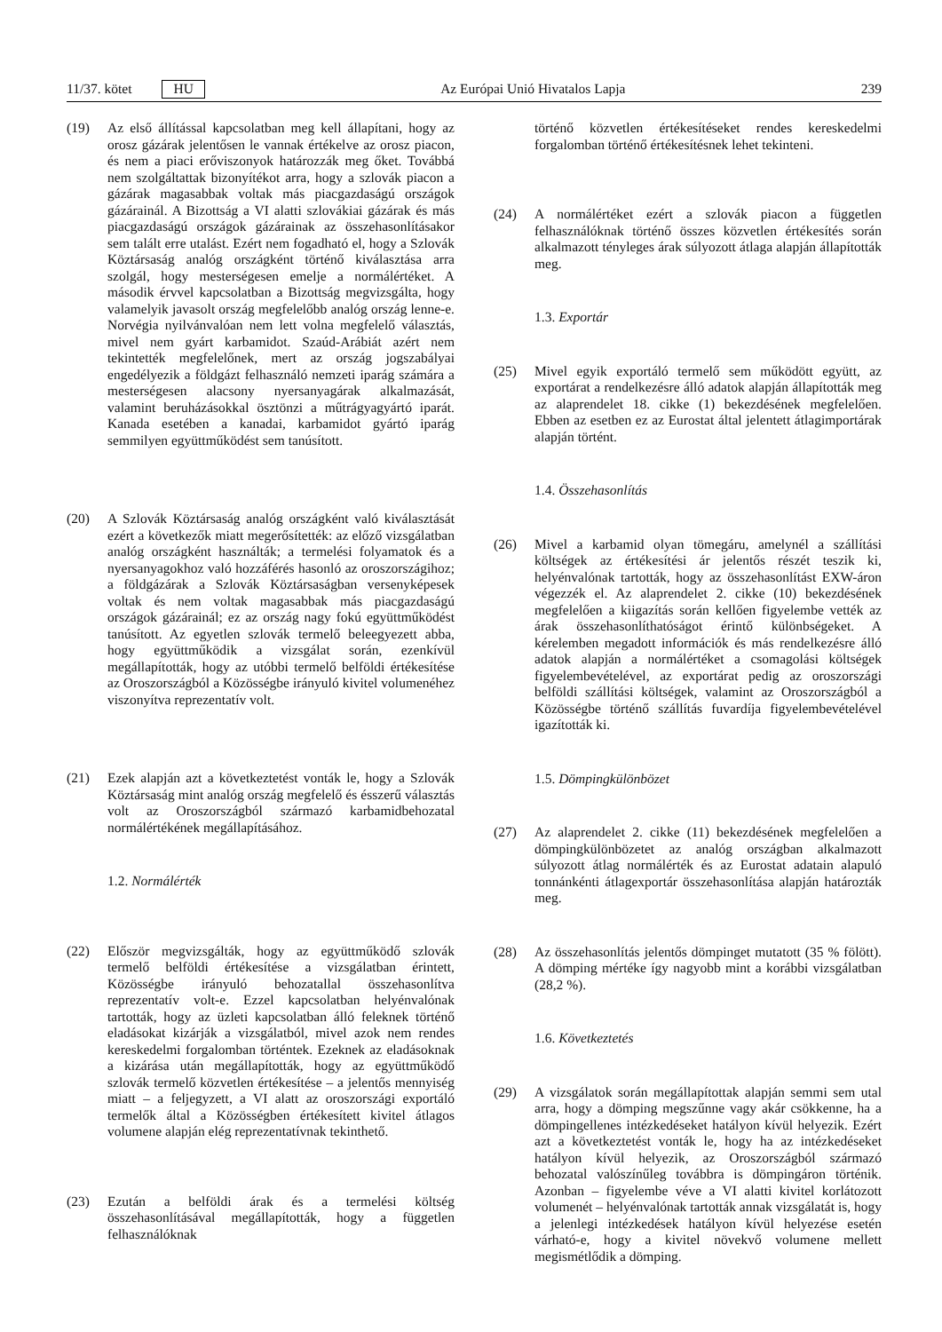11/37. kötet HU Az Európai Unió Hivatalos Lapja 239
(19) Az első állítással kapcsolatban meg kell állapítani, hogy az orosz gázárak jelentősen le vannak értékelve az orosz piacon, és nem a piaci erőviszonyok határozzák meg őket. Továbbá nem szolgáltattak bizonyítékot arra, hogy a szlovák piacon a gázárak magasabbak voltak más piacgazdaságú országok gázárainál. A Bizottság a VI alatti szlovákiai gázárak és más piacgazdaságú országok gázárainak az összehasonlításakor sem talált erre utalást. Ezért nem fogadható el, hogy a Szlovák Köztársaság analóg országként történő kiválasztása arra szolgál, hogy mesterségesen emelje a normálértéket. A második érvvel kapcsolatban a Bizottság megvizsgálta, hogy valamelyik javasolt ország megfelelőbb analóg ország lenne-e. Norvégia nyilvánvalóan nem lett volna megfelelő választás, mivel nem gyárt karbamidot. Szaúd-Arábiát azért nem tekintették megfelelőnek, mert az ország jogszabályai engedélyezik a földgázt felhasználó nemzeti iparág számára a mesterségesen alacsony nyersanyagárak alkalmazását, valamint beruházásokkal ösztönzi a műtrágyagyártó iparát. Kanada esetében a kanadai, karbamidot gyártó iparág semmilyen együttműködést sem tanúsított.
(20) A Szlovák Köztársaság analóg országként való kiválasztását ezért a következők miatt megerősítették: az előző vizsgálatban analóg országként használták; a termelési folyamatok és a nyersanyagokhoz való hozzáférés hasonló az oroszországihoz; a földgázárak a Szlovák Köztársaságban versenyképesek voltak és nem voltak magasabbak más piacgazdaságú országok gázárainál; ez az ország nagy fokú együttműködést tanúsított. Az egyetlen szlovák termelő beleegyezett abba, hogy együttműködik a vizsgálat során, ezenkívül megállapították, hogy az utóbbi termelő belföldi értékesítése az Oroszországból a Közösségbe irányuló kivitel volumenéhez viszonyítva reprezentatív volt.
(21) Ezek alapján azt a következtetést vonták le, hogy a Szlovák Köztársaság mint analóg ország megfelelő és ésszerű választás volt az Oroszországból származó karbamidbehozatal normálértékének megállapításához.
1.2. Normálérték
(22) Először megvizsgálták, hogy az együttműködő szlovák termelő belföldi értékesítése a vizsgálatban érintett, Közösségbe irányuló behozatallal összehasonlítva reprezentatív volt-e. Ezzel kapcsolatban helyénvalónak tartották, hogy az üzleti kapcsolatban álló feleknek történő eladásokat kizárják a vizsgálatból, mivel azok nem rendes kereskedelmi forgalomban történtek. Ezeknek az eladásoknak a kizárása után megállapították, hogy az együttműködő szlovák termelő közvetlen értékesítése – a jelentős mennyiség miatt – a feljegyzett, a VI alatt az oroszországi exportáló termelők által a Közösségben értékesített kivitel átlagos volumene alapján elég reprezentatívnak tekinthető.
(23) Ezután a belföldi árak és a termelési költség összehasonlításával megállapították, hogy a független felhasználóknak
történő közvetlen értékesítéseket rendes kereskedelmi forgalomban történő értékesítésnek lehet tekinteni.
(24) A normálértéket ezért a szlovák piacon a független felhasználóknak történő összes közvetlen értékesítés során alkalmazott tényleges árak súlyozott átlaga alapján állapították meg.
1.3. Exportár
(25) Mivel egyik exportáló termelő sem működött együtt, az exportárat a rendelkezésre álló adatok alapján állapították meg az alaprendelet 18. cikke (1) bekezdésének megfelelően. Ebben az esetben ez az Eurostat által jelentett átlagimportárak alapján történt.
1.4. Összehasonlítás
(26) Mivel a karbamid olyan tömegáru, amelynél a szállítási költségek az értékesítési ár jelentős részét teszik ki, helyénvalónak tartották, hogy az összehasonlítást EXW-áron végezzék el. Az alaprendelet 2. cikke (10) bekezdésének megfelelően a kiigazítás során kellően figyelembe vették az árak összehasonlíthatóságot érintő különbségeket. A kérelemben megadott információk és más rendelkezésre álló adatok alapján a normálértéket a csomagolási költségek figyelembevételével, az exportárat pedig az oroszországi belföldi szállítási költségek, valamint az Oroszországból a Közösségbe történő szállítás fuvardíja figyelembevételével igazították ki.
1.5. Dömpingkülönbözet
(27) Az alaprendelet 2. cikke (11) bekezdésének megfelelően a dömpingkülönbözetet az analóg országban alkalmazott súlyozott átlag normálérték és az Eurostat adatain alapuló tonnánkénti átlagexportár összehasonlítása alapján határozták meg.
(28) Az összehasonlítás jelentős dömpinget mutatott (35 % fölött). A dömping mértéke így nagyobb mint a korábbi vizsgálatban (28,2 %).
1.6. Következtetés
(29) A vizsgálatok során megállapítottak alapján semmi sem utal arra, hogy a dömping megszűnne vagy akár csökkenne, ha a dömpingellenes intézkedéseket hatályon kívül helyezik. Ezért azt a következtetést vonták le, hogy ha az intézkedéseket hatályon kívül helyezik, az Oroszországból származó behozatal valószínűleg továbbra is dömpingáron történik. Azonban – figyelembe véve a VI alatti kivitel korlátozott volumenét – helyénvalónak tartották annak vizsgálatát is, hogy a jelenlegi intézkedések hatályon kívül helyezése esetén várható-e, hogy a kivitel növekvő volumene mellett megismétlődik a dömping.